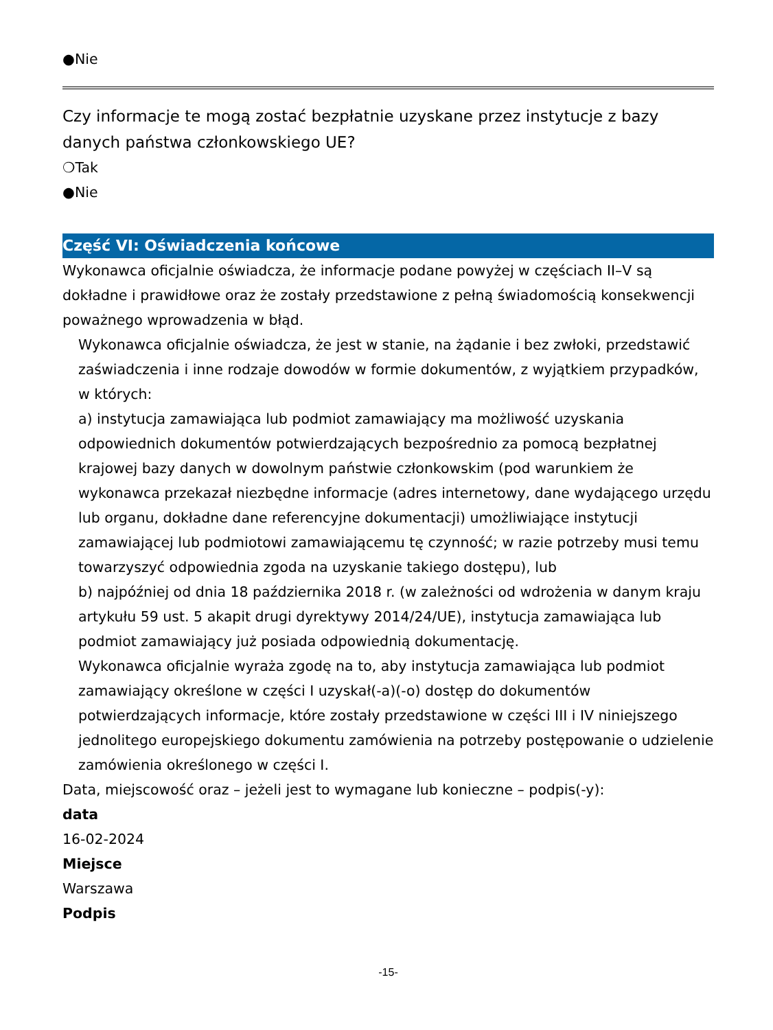●Nie
Czy informacje te mogą zostać bezpłatnie uzyskane przez instytucje z bazy danych państwa członkowskiego UE?
❍Tak
●Nie
Część VI: Oświadczenia końcowe
Wykonawca oficjalnie oświadcza, że informacje podane powyżej w częściach II–V są dokładne i prawidłowe oraz że zostały przedstawione z pełną świadomością konsekwencji poważnego wprowadzenia w błąd.
Wykonawca oficjalnie oświadcza, że jest w stanie, na żądanie i bez zwłoki, przedstawić zaświadczenia i inne rodzaje dowodów w formie dokumentów, z wyjątkiem przypadków, w których:
a) instytucja zamawiająca lub podmiot zamawiający ma możliwość uzyskania odpowiednich dokumentów potwierdzających bezpośrednio za pomocą bezpłatnej krajowej bazy danych w dowolnym państwie członkowskim (pod warunkiem że wykonawca przekazał niezbędne informacje (adres internetowy, dane wydającego urzędu lub organu, dokładne dane referencyjne dokumentacji) umożliwiające instytucji zamawiającej lub podmiotowi zamawiającemu tę czynność; w razie potrzeby musi temu towarzyszyć odpowiednia zgoda na uzyskanie takiego dostępu), lub
b) najpóźniej od dnia 18 października 2018 r. (w zależności od wdrożenia w danym kraju artykułu 59 ust. 5 akapit drugi dyrektywy 2014/24/UE), instytucja zamawiająca lub podmiot zamawiający już posiada odpowiednią dokumentację.
Wykonawca oficjalnie wyraża zgodę na to, aby instytucja zamawiająca lub podmiot zamawiający określone w części I uzyskał(-a)(-o) dostęp do dokumentów potwierdzających informacje, które zostały przedstawione w części III i IV niniejszego jednolitego europejskiego dokumentu zamówienia na potrzeby postępowanie o udzielenie zamówienia określonego w części I.
Data, miejscowość oraz – jeżeli jest to wymagane lub konieczne – podpis(-y):
data
16-02-2024
Miejsce
Warszawa
Podpis
-15-